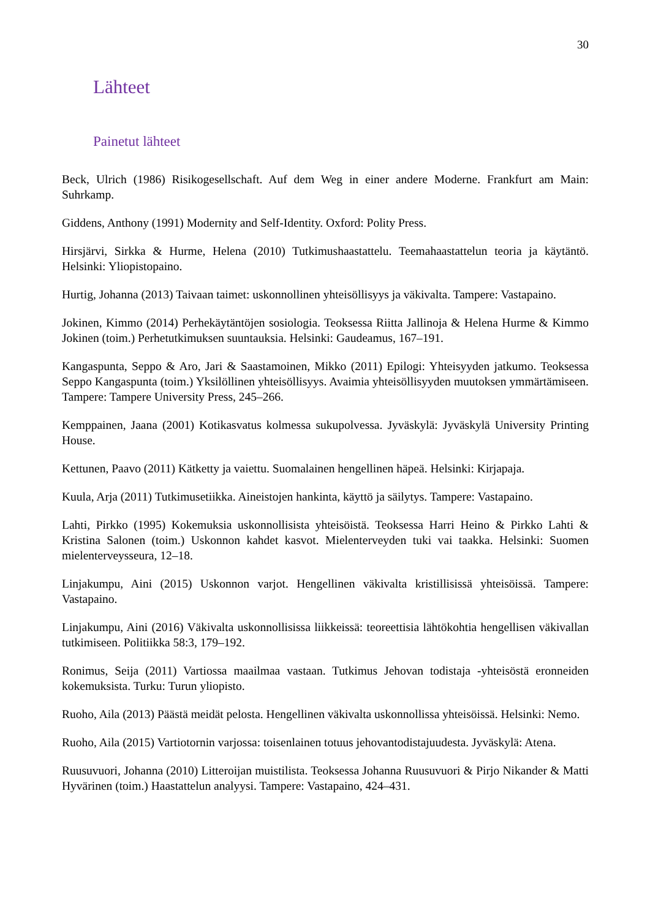30
Lähteet
Painetut lähteet
Beck, Ulrich (1986) Risikogesellschaft. Auf dem Weg in einer andere Moderne. Frankfurt am Main: Suhrkamp.
Giddens, Anthony (1991) Modernity and Self-Identity. Oxford: Polity Press.
Hirsjärvi, Sirkka & Hurme, Helena (2010) Tutkimushaastattelu. Teemahaastattelun teoria ja käytäntö. Helsinki: Yliopistopaino.
Hurtig, Johanna (2013) Taivaan taimet: uskonnollinen yhteisöllisyys ja väkivalta. Tampere: Vastapaino.
Jokinen, Kimmo (2014) Perhekäytäntöjen sosiologia. Teoksessa Riitta Jallinoja & Helena Hurme & Kimmo Jokinen (toim.) Perhetutkimuksen suuntauksia. Helsinki: Gaudeamus, 167–191.
Kangaspunta, Seppo & Aro, Jari & Saastamoinen, Mikko (2011) Epilogi: Yhteisyyden jatkumo. Teoksessa Seppo Kangaspunta (toim.) Yksilöllinen yhteisöllisyys. Avaimia yhteisöllisyyden muutoksen ymmärtämiseen. Tampere: Tampere University Press, 245–266.
Kemppainen, Jaana (2001) Kotikasvatus kolmessa sukupolvessa. Jyväskylä: Jyväskylä University Printing House.
Kettunen, Paavo (2011) Kätketty ja vaiettu. Suomalainen hengellinen häpeä. Helsinki: Kirjapaja.
Kuula, Arja (2011) Tutkimusetiikka. Aineistojen hankinta, käyttö ja säilytys. Tampere: Vastapaino.
Lahti, Pirkko (1995) Kokemuksia uskonnollisista yhteisöistä. Teoksessa Harri Heino & Pirkko Lahti & Kristina Salonen (toim.) Uskonnon kahdet kasvot. Mielenterveyden tuki vai taakka. Helsinki: Suomen mielenterveysseura, 12–18.
Linjakumpu, Aini (2015) Uskonnon varjot. Hengellinen väkivalta kristillisissä yhteisöissä. Tampere: Vastapaino.
Linjakumpu, Aini (2016) Väkivalta uskonnollisissa liikkeissä: teoreettisia lähtökohtia hengellisen väkivallan tutkimiseen. Politiikka 58:3, 179–192.
Ronimus, Seija (2011) Vartiossa maailmaa vastaan. Tutkimus Jehovan todistaja -yhteisöstä eronneiden kokemuksista. Turku: Turun yliopisto.
Ruoho, Aila (2013) Päästä meidät pelosta. Hengellinen väkivalta uskonnollissa yhteisöissä. Helsinki: Nemo.
Ruoho, Aila (2015) Vartiotornin varjossa: toisenlainen totuus jehovantodistajuudesta. Jyväskylä: Atena.
Ruusuvuori, Johanna (2010) Litteroijan muistilista. Teoksessa Johanna Ruusuvuori & Pirjo Nikander & Matti Hyvärinen (toim.) Haastattelun analyysi. Tampere: Vastapaino, 424–431.